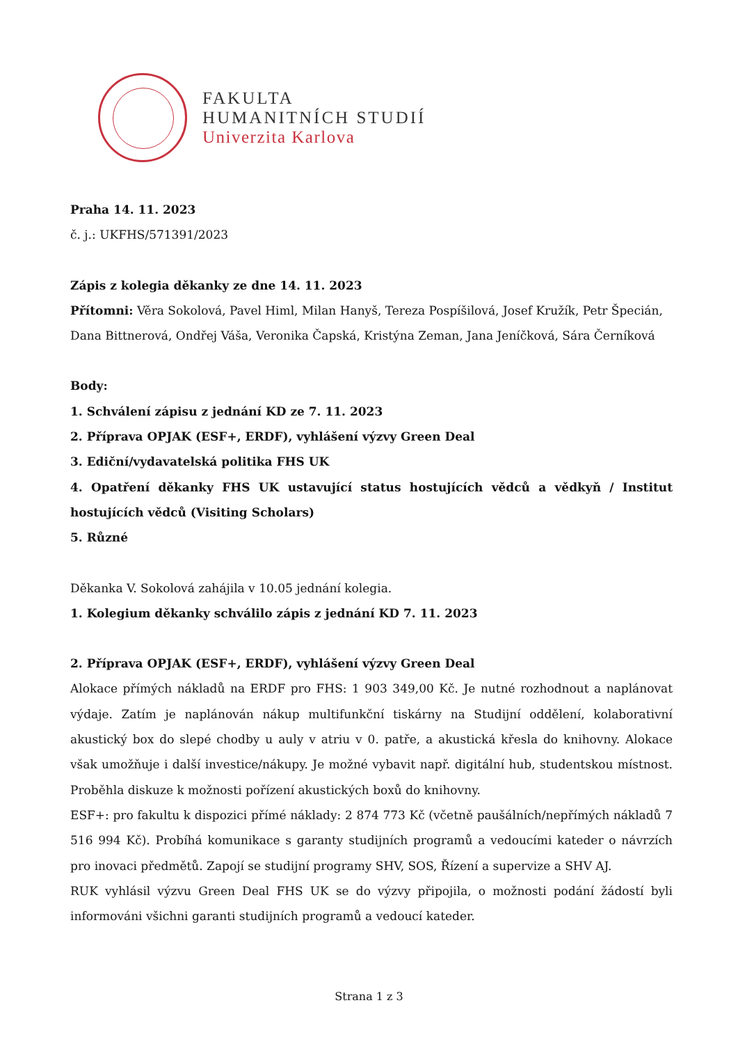FAKULTA
HUMANITNÍCH STUDIÍ
Univerzita Karlova
Praha 14. 11. 2023
č. j.: UKFHS/571391/2023
Zápis z kolegia děkanky ze dne 14. 11. 2023
Přítomni: Věra Sokolová, Pavel Himl, Milan Hanyš, Tereza Pospíšilová, Josef Kružík, Petr Špecián, Dana Bittnerová, Ondřej Váša, Veronika Čapská, Kristýna Zeman, Jana Jeníčková, Sára Černíková
Body:
1. Schválení zápisu z jednání KD ze 7. 11. 2023
2. Příprava OPJAK (ESF+, ERDF), vyhlášení výzvy Green Deal
3. Ediční/vydavatelská politika FHS UK
4. Opatření děkanky FHS UK ustavující status hostujících vědců a vědkyň / Institut hostujících vědců (Visiting Scholars)
5. Různé
Děkanka V. Sokolová zahájila v 10.05 jednání kolegia.
1. Kolegium děkanky schválilo zápis z jednání KD 7. 11. 2023
2. Příprava OPJAK (ESF+, ERDF), vyhlášení výzvy Green Deal
Alokace přímých nákladů na ERDF pro FHS: 1 903 349,00 Kč. Je nutné rozhodnout a naplánovat výdaje. Zatím je naplánován nákup multifunkční tiskárny na Studijní oddělení, kolaborativní akustický box do slepé chodby u auly v atriu v 0. patře, a akustická křesla do knihovny. Alokace však umožňuje i další investice/nákupy. Je možné vybavit např. digitální hub, studentskou místnost. Proběhla diskuze k možnosti pořízení akustických boxů do knihovny.
ESF+: pro fakultu k dispozici přímé náklady: 2 874 773 Kč (včetně paušálních/nepřímých nákladů 7 516 994 Kč). Probíhá komunikace s garanty studijních programů a vedoucími kateder o návrzích pro inovaci předmětů. Zapojí se studijní programy SHV, SOS, Řízení a supervize a SHV AJ.
RUK vyhlásil výzvu Green Deal FHS UK se do výzvy připojila, o možnosti podání žádostí byli informováni všichni garanti studijních programů a vedoucí kateder.
Strana 1 z 3